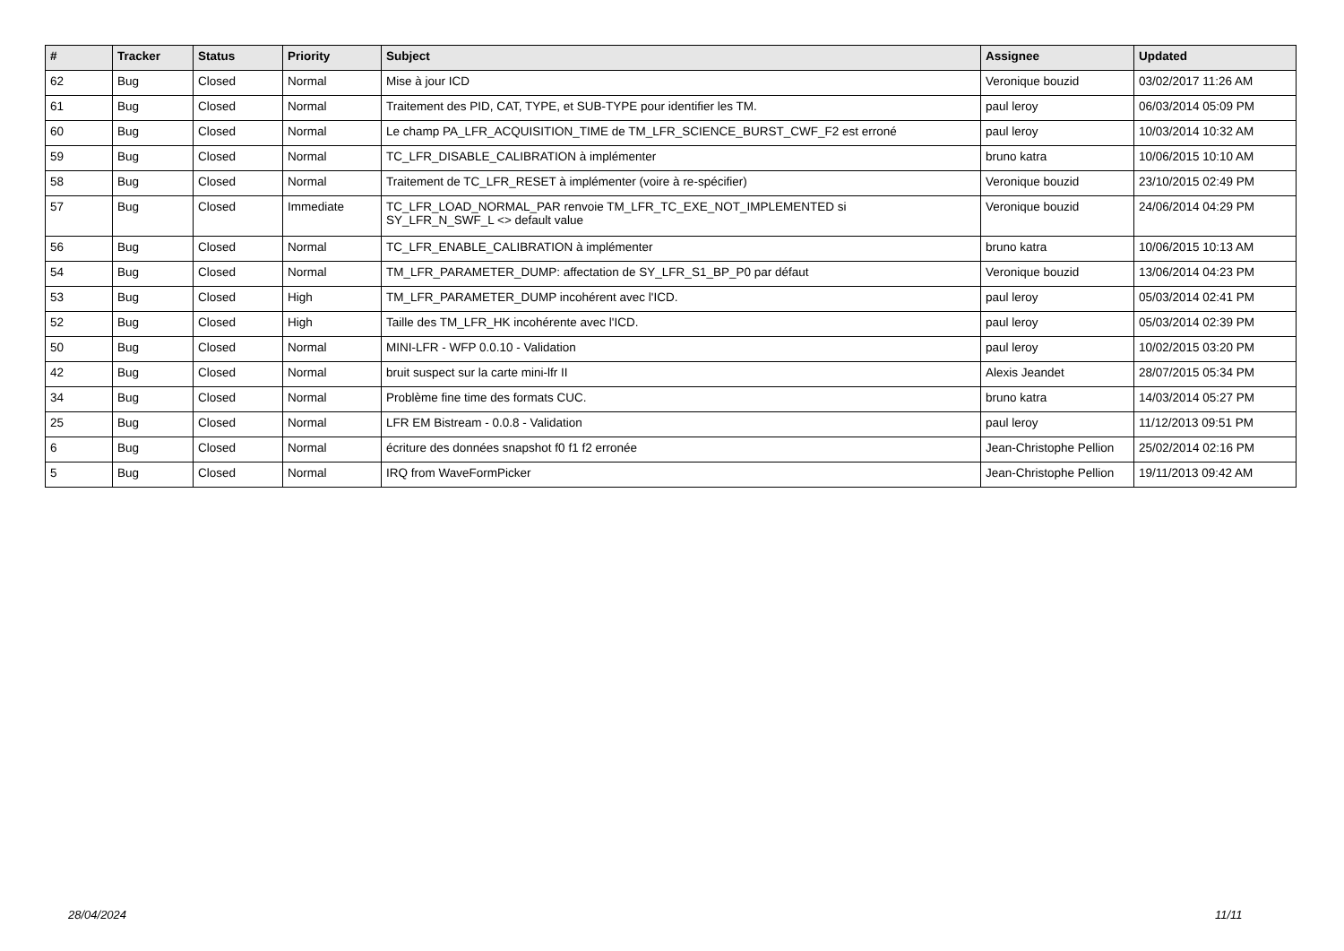| # | Tracker | Status | Priority | Subject | Assignee | Updated |
| --- | --- | --- | --- | --- | --- | --- |
| 62 | Bug | Closed | Normal | Mise à jour ICD | Veronique bouzid | 03/02/2017 11:26 AM |
| 61 | Bug | Closed | Normal | Traitement des PID, CAT, TYPE, et SUB-TYPE pour identifier les TM. | paul leroy | 06/03/2014 05:09 PM |
| 60 | Bug | Closed | Normal | Le champ PA_LFR_ACQUISITION_TIME de TM_LFR_SCIENCE_BURST_CWF_F2 est erroné | paul leroy | 10/03/2014 10:32 AM |
| 59 | Bug | Closed | Normal | TC_LFR_DISABLE_CALIBRATION à implémenter | bruno katra | 10/06/2015 10:10 AM |
| 58 | Bug | Closed | Normal | Traitement de TC_LFR_RESET à implémenter (voire à re-spécifier) | Veronique bouzid | 23/10/2015 02:49 PM |
| 57 | Bug | Closed | Immediate | TC_LFR_LOAD_NORMAL_PAR renvoie TM_LFR_TC_EXE_NOT_IMPLEMENTED si SY_LFR_N_SWF_L <> default value | Veronique bouzid | 24/06/2014 04:29 PM |
| 56 | Bug | Closed | Normal | TC_LFR_ENABLE_CALIBRATION à implémenter | bruno katra | 10/06/2015 10:13 AM |
| 54 | Bug | Closed | Normal | TM_LFR_PARAMETER_DUMP: affectation de SY_LFR_S1_BP_P0 par défaut | Veronique bouzid | 13/06/2014 04:23 PM |
| 53 | Bug | Closed | High | TM_LFR_PARAMETER_DUMP incohérent avec l'ICD. | paul leroy | 05/03/2014 02:41 PM |
| 52 | Bug | Closed | High | Taille des TM_LFR_HK incohérente avec l'ICD. | paul leroy | 05/03/2014 02:39 PM |
| 50 | Bug | Closed | Normal | MINI-LFR - WFP 0.0.10 - Validation | paul leroy | 10/02/2015 03:20 PM |
| 42 | Bug | Closed | Normal | bruit suspect sur la carte mini-lfr II | Alexis Jeandet | 28/07/2015 05:34 PM |
| 34 | Bug | Closed | Normal | Problème fine time des formats CUC. | bruno katra | 14/03/2014 05:27 PM |
| 25 | Bug | Closed | Normal | LFR EM Bistream - 0.0.8 - Validation | paul leroy | 11/12/2013 09:51 PM |
| 6 | Bug | Closed | Normal | écriture des données snapshot f0 f1 f2 erronée | Jean-Christophe Pellion | 25/02/2014 02:16 PM |
| 5 | Bug | Closed | Normal | IRQ from WaveFormPicker | Jean-Christophe Pellion | 19/11/2013 09:42 AM |
28/04/2024 11/11